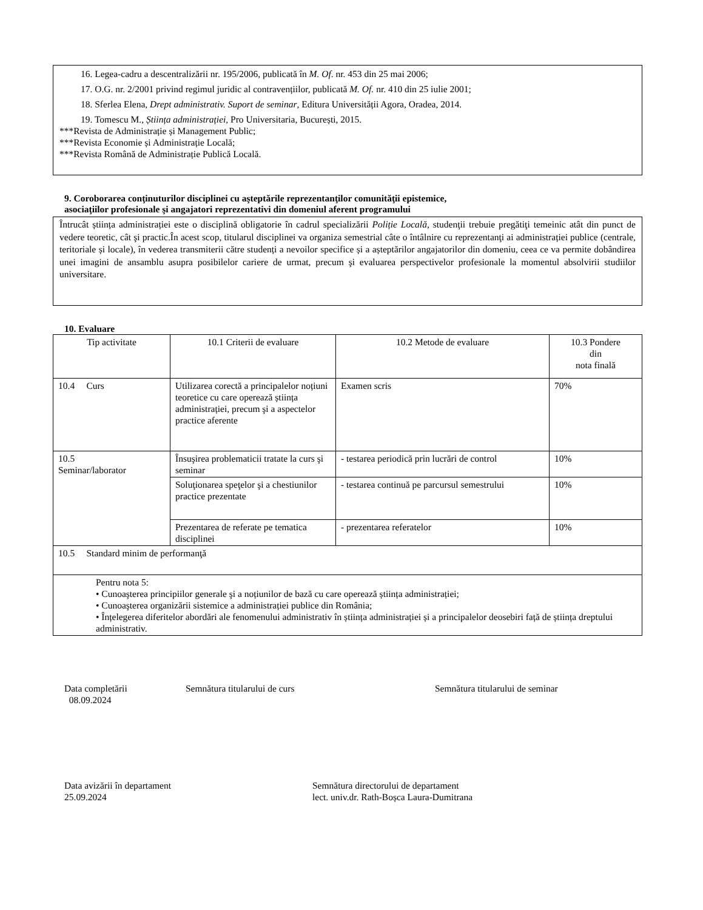16. Legea-cadru a descentralizării nr. 195/2006, publicată în M. Of. nr. 453 din 25 mai 2006;
17. O.G. nr. 2/2001 privind regimul juridic al contravențiilor, publicată M. Of. nr. 410 din 25 iulie 2001;
18. Sferlea Elena, Drept administrativ. Suport de seminar, Editura Universității Agora, Oradea, 2014.
19. Tomescu M., Știința administrației, Pro Universitaria, București, 2015.
***Revista de Administrație și Management Public;
***Revista Economie și Administrație Locală;
***Revista Română de Administrație Publică Locală.
9. Coroborarea conţinuturilor disciplinei cu aşteptările reprezentanţilor comunităţii epistemice,
asociaţiilor profesionale şi angajatori reprezentativi din domeniul aferent programului
Întrucât știința administrației este o disciplină obligatorie în cadrul specializării Poliție Locală, studenţii trebuie pregătiţi temeinic atât din punct de vedere teoretic, cât şi practic.În acest scop, titularul disciplinei va organiza semestrial câte o întâlnire cu reprezentanţi ai administrației publice (centrale, teritoriale și locale), în vederea transmiterii către studenți a nevoilor specifice și a așteptărilor angajatorilor din domeniu, ceea ce va permite dobândirea unei imagini de ansamblu asupra posibilelor cariere de urmat, precum şi evaluarea perspectivelor profesionale la momentul absolvirii studiilor universitare.
10. Evaluare
| Tip activitate | 10.1 Criterii de evaluare | 10.2 Metode de evaluare | 10.3 Pondere din nota finală |
| 10.4 Curs | Utilizarea corectă a principalelor noțiuni teoretice cu care operează știința administrației, precum şi a aspectelor practice aferente | Examen scris | 70% |
| 10.5 Seminar/laborator | Însuşirea problematicii tratate la curs şi seminar | - testarea periodică prin lucrări de control | 10% |
| | Soluţionarea speţelor şi a chestiunilor practice prezentate | - testarea continuă pe parcursul semestrului | 10% |
| | Prezentarea de referate pe tematica disciplinei | - prezentarea referatelor | 10% |
| 10.5 Standard minim de performanţă | | | |
| Pentru nota 5: • Cunoaşterea principiilor generale şi a noțiunilor de bază cu care operează știința administrației; • Cunoaşterea organizării sistemice a administrației publice din România; • Înțelegerea diferitelor abordări ale fenomenului administrativ în știința administrației și a principalelor deosebiri față de știința dreptului administrativ. | | | |
Data completării
08.09.2024
Semnătura titularului de curs
Semnătura titularului de seminar
Data avizării în departament
25.09.2024
Semnătura directorului de departament
lect. univ.dr. Rath-Boșca Laura-Dumitrana